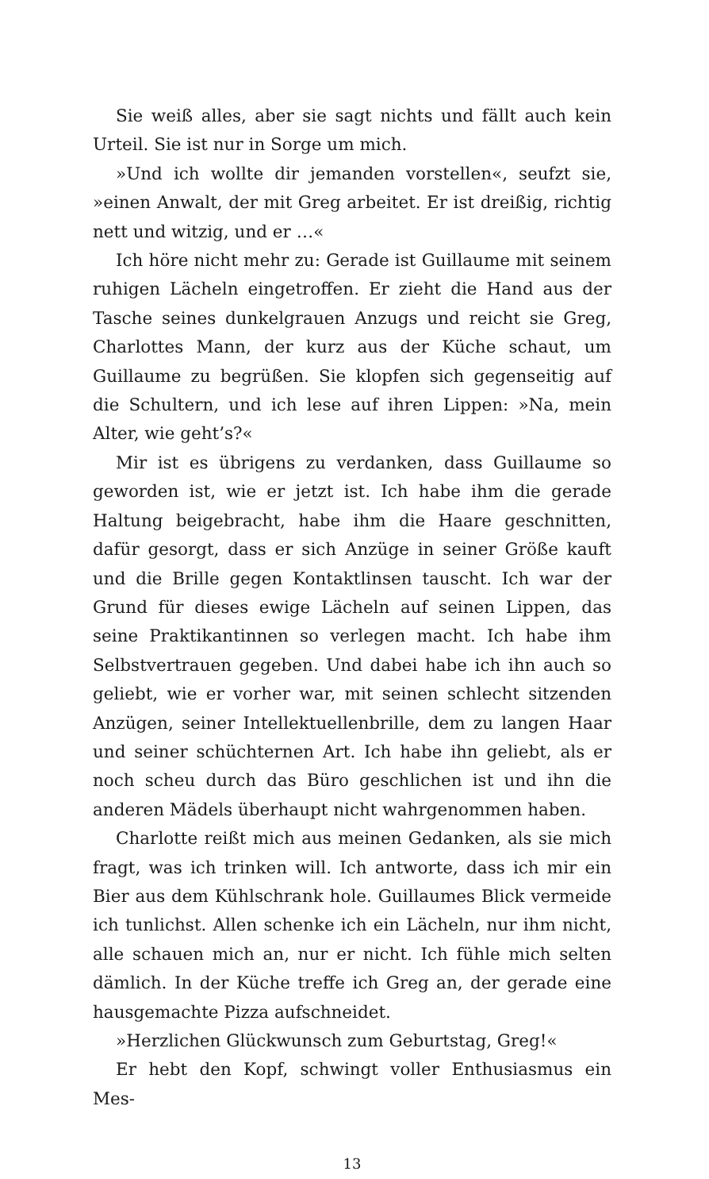Sie weiß alles, aber sie sagt nichts und fällt auch kein Urteil. Sie ist nur in Sorge um mich.
»Und ich wollte dir jemanden vorstellen«, seufzt sie, »einen Anwalt, der mit Greg arbeitet. Er ist dreißig, richtig nett und witzig, und er …«
Ich höre nicht mehr zu: Gerade ist Guillaume mit seinem ruhigen Lächeln eingetroffen. Er zieht die Hand aus der Tasche seines dunkelgrauen Anzugs und reicht sie Greg, Charlottes Mann, der kurz aus der Küche schaut, um Guillaume zu begrüßen. Sie klopfen sich gegenseitig auf die Schultern, und ich lese auf ihren Lippen: »Na, mein Alter, wie geht’s?«
Mir ist es übrigens zu verdanken, dass Guillaume so geworden ist, wie er jetzt ist. Ich habe ihm die gerade Haltung beigebracht, habe ihm die Haare geschnitten, dafür gesorgt, dass er sich Anzüge in seiner Größe kauft und die Brille gegen Kontaktlinsen tauscht. Ich war der Grund für dieses ewige Lächeln auf seinen Lippen, das seine Praktikantinnen so verlegen macht. Ich habe ihm Selbstvertrauen gegeben. Und dabei habe ich ihn auch so geliebt, wie er vorher war, mit seinen schlecht sitzenden Anzügen, seiner Intellektuellenbrille, dem zu langen Haar und seiner schüchternen Art. Ich habe ihn geliebt, als er noch scheu durch das Büro geschlichen ist und ihn die anderen Mädels überhaupt nicht wahrgenommen haben.
Charlotte reißt mich aus meinen Gedanken, als sie mich fragt, was ich trinken will. Ich antworte, dass ich mir ein Bier aus dem Kühlschrank hole. Guillaumes Blick vermeide ich tunlichst. Allen schenke ich ein Lächeln, nur ihm nicht, alle schauen mich an, nur er nicht. Ich fühle mich selten dämlich. In der Küche treffe ich Greg an, der gerade eine hausgemachte Pizza aufschneidet.
»Herzlichen Glückwunsch zum Geburtstag, Greg!«
Er hebt den Kopf, schwingt voller Enthusiasmus ein Mes-
13